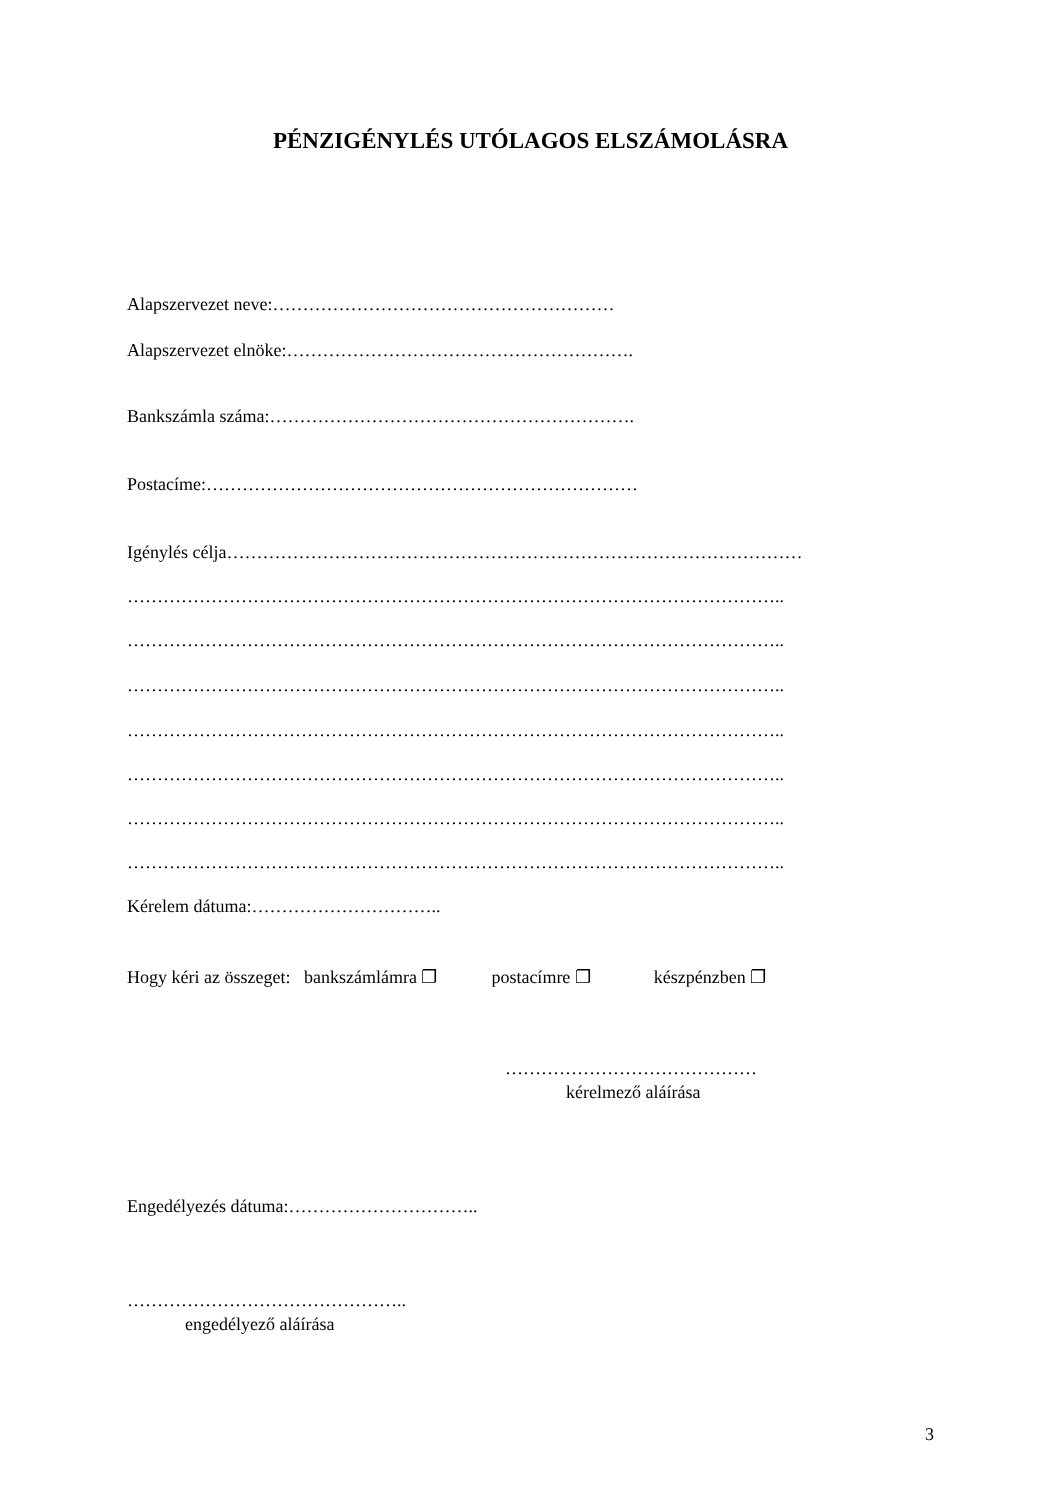PÉNZIGÉNYLÉS UTÓLAGOS ELSZÁMOLÁSRA
Alapszervezet neve:…………………………………………………
Alapszervezet elnöke:………………………………………………….
Bankszámla száma:…………………………………………………….
Postacíme:………………………………………………………………
Igénylés célja……………………………………………………………………………………
………………………………………………………………………………………………..
………………………………………………………………………………………………..
………………………………………………………………………………………………..
………………………………………………………………………………………………..
………………………………………………………………………………………………..
………………………………………………………………………………………………..
………………………………………………………………………………………………..
Kérelem dátuma:…………………………..
Hogy kéri az összeget: bankszámlámra ❐ postacímre ❐ készpénzben ❐
……………………………………
kérelmező aláírása
Engedélyezés dátuma:…………………………..
………………………………………..
engedélyező aláírása
3